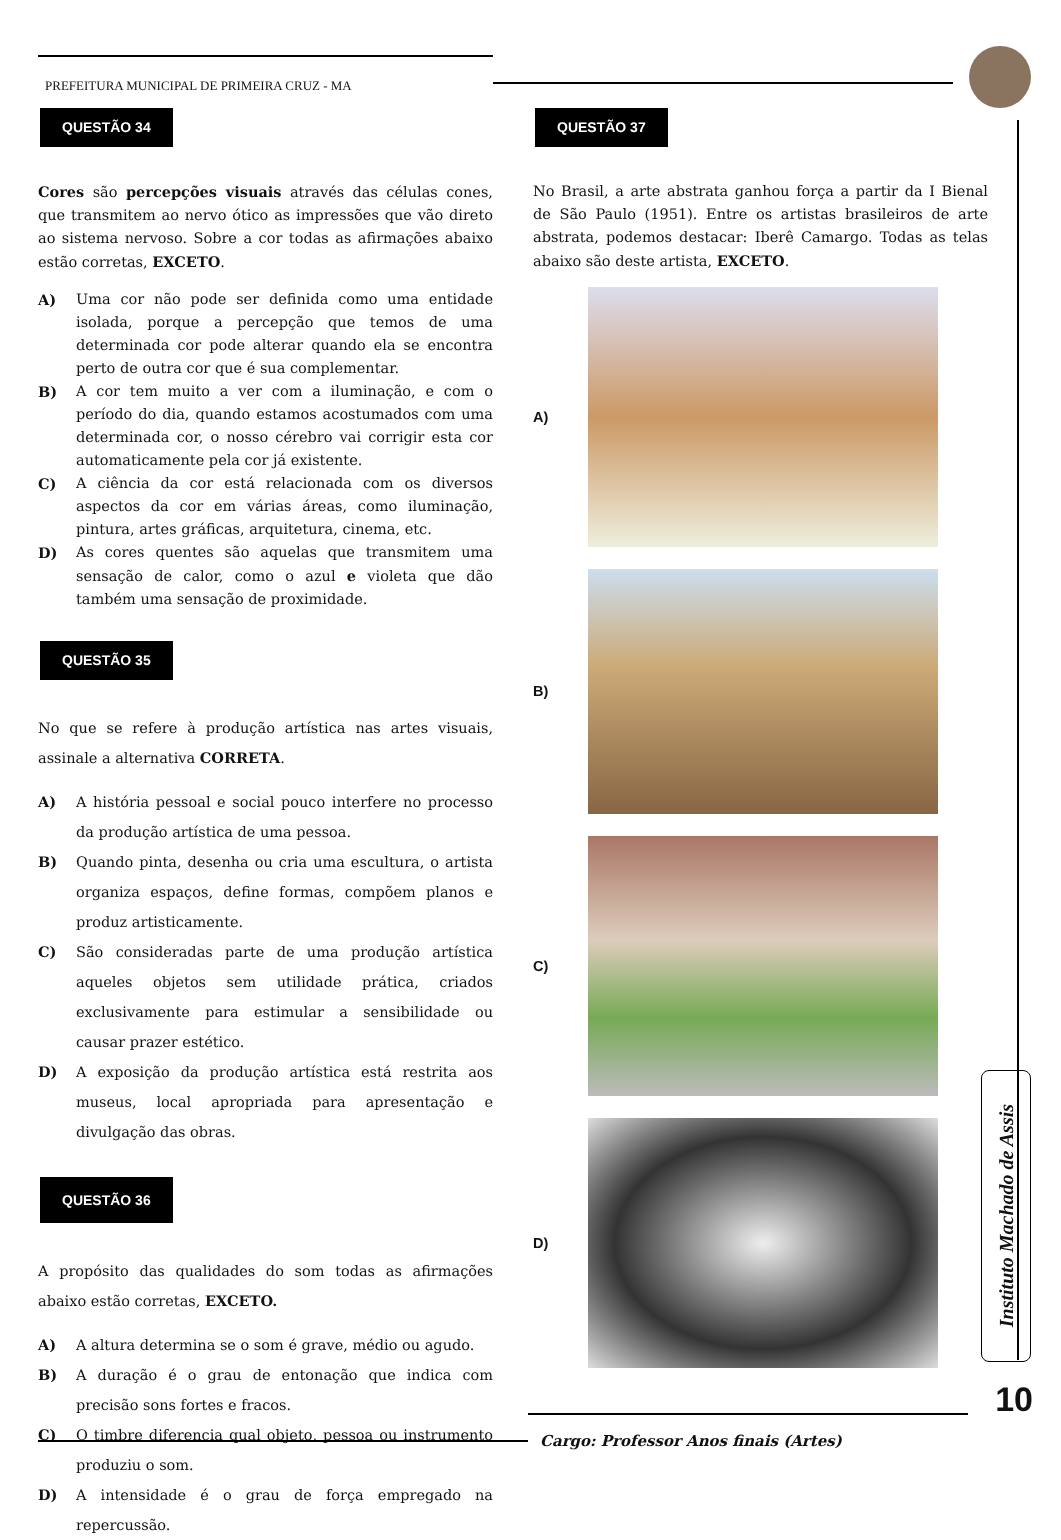PREFEITURA MUNICIPAL DE PRIMEIRA CRUZ - MA
QUESTÃO 34
Cores são percepções visuais através das células cones, que transmitem ao nervo ótico as impressões que vão direto ao sistema nervoso. Sobre a cor todas as afirmações abaixo estão corretas, EXCETO.
A) Uma cor não pode ser definida como uma entidade isolada, porque a percepção que temos de uma determinada cor pode alterar quando ela se encontra perto de outra cor que é sua complementar.
B) A cor tem muito a ver com a iluminação, e com o período do dia, quando estamos acostumados com uma determinada cor, o nosso cérebro vai corrigir esta cor automaticamente pela cor já existente.
C) A ciência da cor está relacionada com os diversos aspectos da cor em várias áreas, como iluminação, pintura, artes gráficas, arquitetura, cinema, etc.
D) As cores quentes são aquelas que transmitem uma sensação de calor, como o azul e violeta que dão também uma sensação de proximidade.
QUESTÃO 35
No que se refere à produção artística nas artes visuais, assinale a alternativa CORRETA.
A) A história pessoal e social pouco interfere no processo da produção artística de uma pessoa.
B) Quando pinta, desenha ou cria uma escultura, o artista organiza espaços, define formas, compõem planos e produz artisticamente.
C) São consideradas parte de uma produção artística aqueles objetos sem utilidade prática, criados exclusivamente para estimular a sensibilidade ou causar prazer estético.
D) A exposição da produção artística está restrita aos museus, local apropriada para apresentação e divulgação das obras.
QUESTÃO 36
A propósito das qualidades do som todas as afirmações abaixo estão corretas, EXCETO.
A) A altura determina se o som é grave, médio ou agudo.
B) A duração é o grau de entonação que indica com precisão sons fortes e fracos.
C) O timbre diferencia qual objeto, pessoa ou instrumento produziu o som.
D) A intensidade é o grau de força empregado na repercussão.
QUESTÃO 37
No Brasil, a arte abstrata ganhou força a partir da I Bienal de São Paulo (1951). Entre os artistas brasileiros de arte abstrata, podemos destacar: Iberê Camargo. Todas as telas abaixo são deste artista, EXCETO.
A)
B)
C)
D)
Instituto Machado de Assis
10
Cargo: Professor Anos finais (Artes)